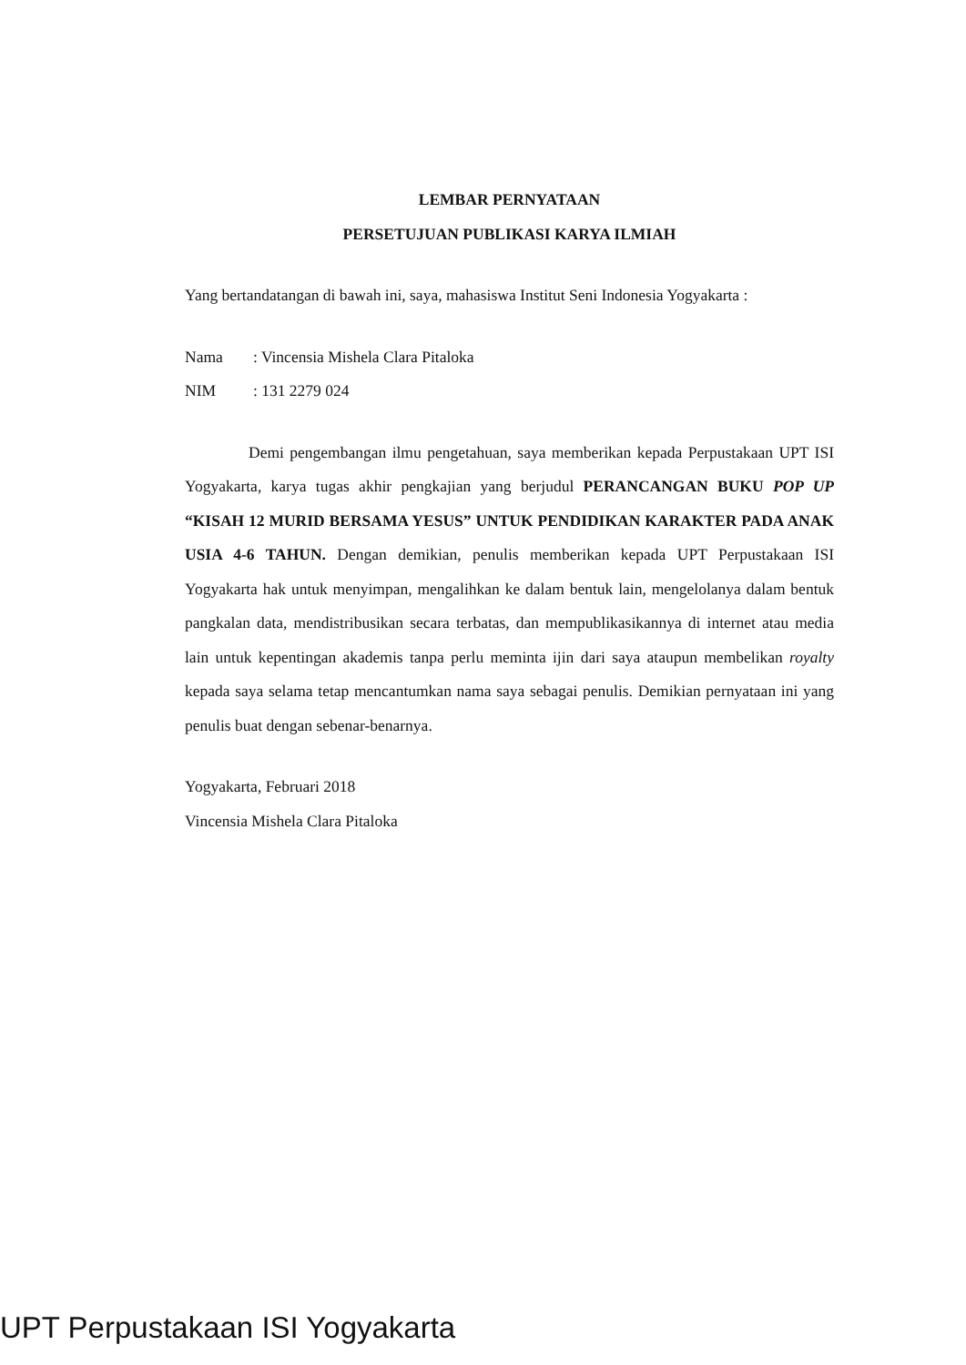LEMBAR PERNYATAAN
PERSETUJUAN PUBLIKASI KARYA ILMIAH
Yang bertandatangan di bawah ini, saya, mahasiswa Institut Seni Indonesia Yogyakarta :
Nama: Vincensia Mishela Clara Pitaloka
NIM: 131 2279 024
Demi pengembangan ilmu pengetahuan, saya memberikan kepada Perpustakaan UPT ISI Yogyakarta, karya tugas akhir pengkajian yang berjudul PERANCANGAN BUKU POP UP “KISAH 12 MURID BERSAMA YESUS” UNTUK PENDIDIKAN KARAKTER PADA ANAK USIA 4-6 TAHUN. Dengan demikian, penulis memberikan kepada UPT Perpustakaan ISI Yogyakarta hak untuk menyimpan, mengalihkan ke dalam bentuk lain, mengelolanya dalam bentuk pangkalan data, mendistribusikan secara terbatas, dan mempublikasikannya di internet atau media lain untuk kepentingan akademis tanpa perlu meminta ijin dari saya ataupun membelikan royalty kepada saya selama tetap mencantumkan nama saya sebagai penulis. Demikian pernyataan ini yang penulis buat dengan sebenar-benarnya.
Yogyakarta, Februari 2018
Vincensia Mishela Clara Pitaloka
UPT Perpustakaan ISI Yogyakarta